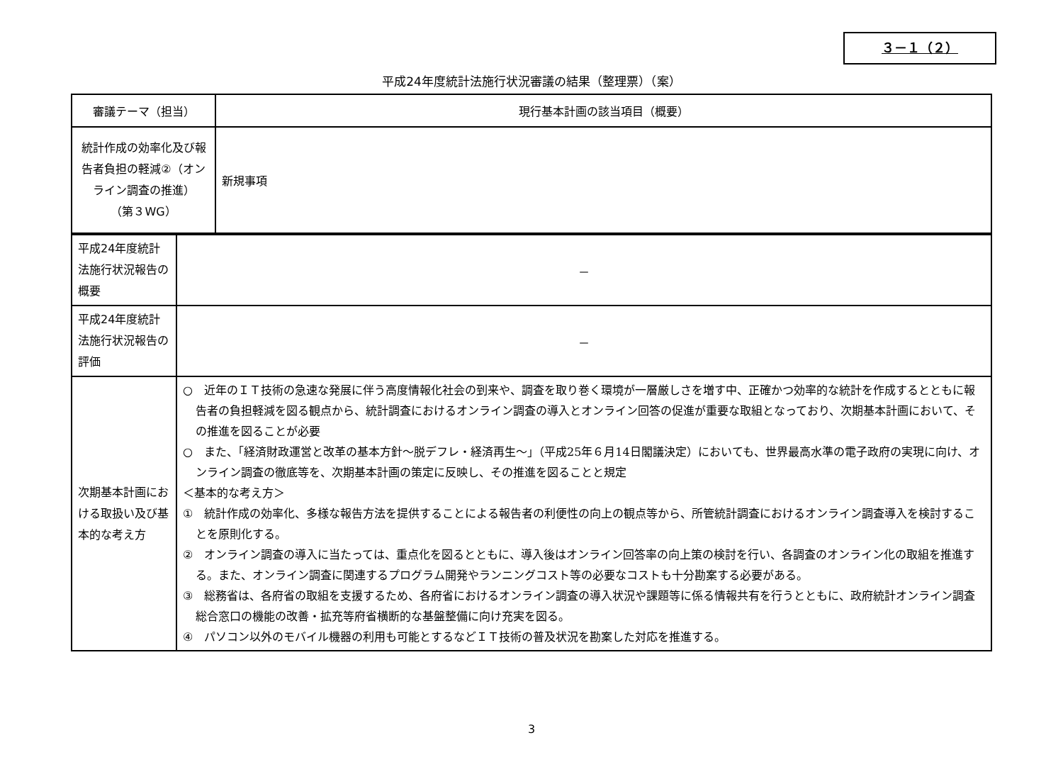３－１（２）
平成24年度統計法施行状況審議の結果（整理票）（案）
| 審議テーマ（担当） | 現行基本計画の該当項目（概要） |
| --- | --- |
| 統計作成の効率化及び報告者負担の軽減②（オンライン調査の推進） （第３WG） | 新規事項 |
| 平成24年度統計法施行状況報告の概要 | － |
| 平成24年度統計法施行状況報告の評価 | － |
| 次期基本計画における取扱い及び基本的な考え方 | ○ 近年のＩＴ技術の急速な発展に伴う高度情報化社会の到来や、調査を取り巻く環境が一層厳しさを増す中、正確かつ効率的な統計を作成するとともに報告者の負担軽減を図る観点から、統計調査におけるオンライン調査の導入とオンライン回答の促進が重要な取組となっており、次期基本計画において、その推進を図ることが必要 ○ また、「経済財政運営と改革の基本方針～脱デフレ・経済再生～」（平成25年６月14日閣議決定）においても、世界最高水準の電子政府の実現に向け、オンライン調査の徹底等を、次期基本計画の策定に反映し、その推進を図ることと規定 ＜基本的な考え方＞ ① 統計作成の効率化、多様な報告方法を提供することによる報告者の利便性の向上の観点等から、所管統計調査におけるオンライン調査導入を検討することを原則化する。 ② オンライン調査の導入に当たっては、重点化を図るとともに、導入後はオンライン回答率の向上策の検討を行い、各調査のオンライン化の取組を推進する。また、オンライン調査に関連するプログラム開発やランニングコスト等の必要なコストも十分勘案する必要がある。 ③ 総務省は、各府省の取組を支援するため、各府省におけるオンライン調査の導入状況や課題等に係る情報共有を行うとともに、政府統計オンライン調査総合窓口の機能の改善・拡充等府省横断的な基盤整備に向け充実を図る。 ④ パソコン以外のモバイル機器の利用も可能とするなどＩＴ技術の普及状況を勘案した対応を推進する。 |
3